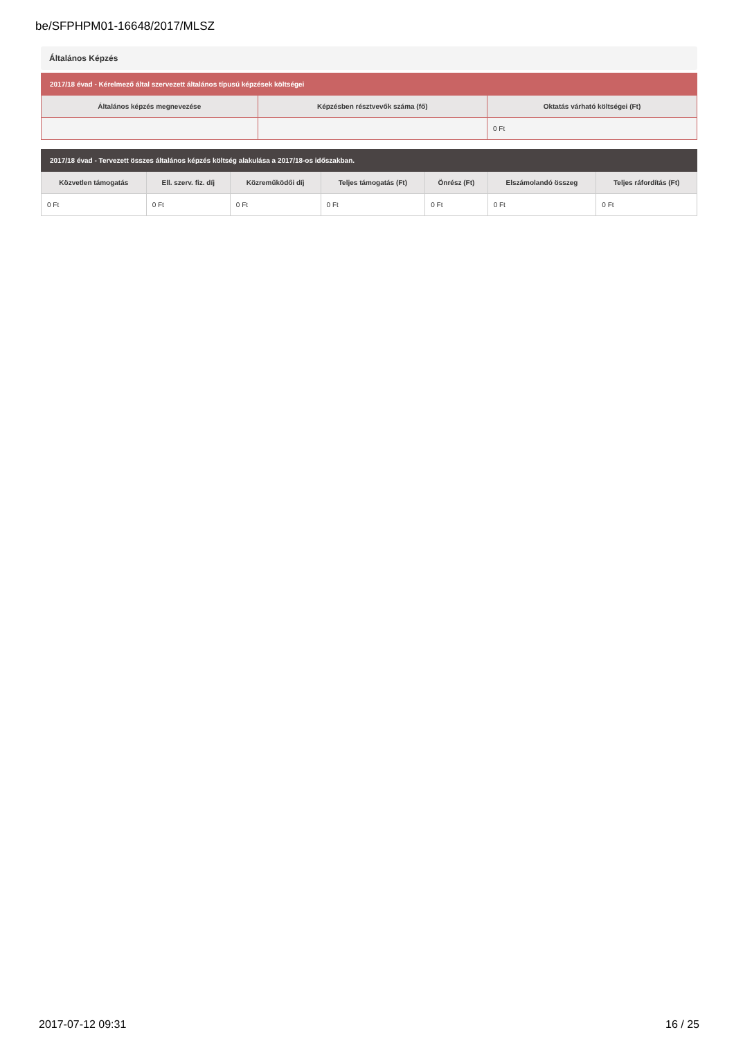be/SFPHPM01-16648/2017/MLSZ
Általános Képzés
| 2017/18 évad - Kérelmező által szervezett általános típusú képzések költségei | | |
| --- | --- | --- |
| Általános képzés megnevezése | Képzésben résztvevők száma (fő) | Oktatás várható költségei (Ft) |
| | | 0 Ft |
| 2017/18 évad - Tervezett összes általános képzés költség alakulása a 2017/18-os időszakban. | | | | | | |
| --- | --- | --- | --- | --- | --- | --- |
| Közvetlen támogatás | Ell. szerv. fiz. díj | Közreműködői díj | Teljes támogatás (Ft) | Önrész (Ft) | Elszámolandó összeg | Teljes ráfordítás (Ft) |
| 0 Ft | 0 Ft | 0 Ft | 0 Ft | 0 Ft | 0 Ft | 0 Ft |
2017-07-12 09:31 16 / 25